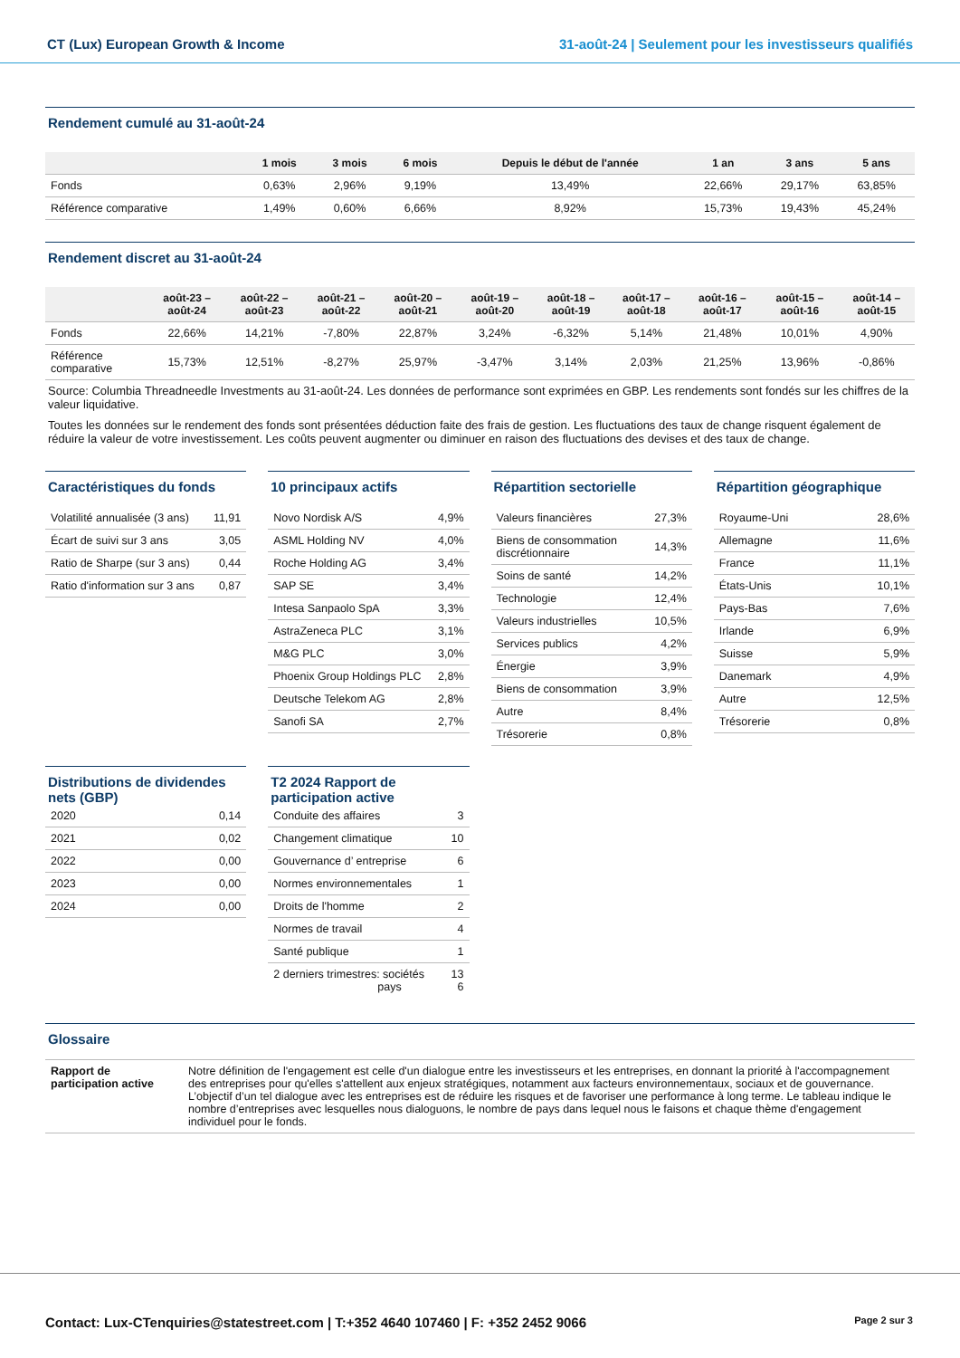CT (Lux) European Growth & Income 31-août-24 | Seulement pour les investisseurs qualifiés
Rendement cumulé au 31-août-24
| | 1 mois | 3 mois | 6 mois | Depuis le début de l'année | 1 an | 3 ans | 5 ans |
| --- | --- | --- | --- | --- | --- | --- | --- |
| Fonds | 0,63% | 2,96% | 9,19% | 13,49% | 22,66% | 29,17% | 63,85% |
| Référence comparative | 1,49% | 0,60% | 6,66% | 8,92% | 15,73% | 19,43% | 45,24% |
Rendement discret au 31-août-24
| | août-23 – août-24 | août-22 – août-23 | août-21 – août-22 | août-20 – août-21 | août-19 – août-20 | août-18 – août-19 | août-17 – août-18 | août-16 – août-17 | août-15 – août-16 | août-14 – août-15 |
| --- | --- | --- | --- | --- | --- | --- | --- | --- | --- | --- |
| Fonds | 22,66% | 14,21% | -7,80% | 22,87% | 3,24% | -6,32% | 5,14% | 21,48% | 10,01% | 4,90% |
| Référence comparative | 15,73% | 12,51% | -8,27% | 25,97% | -3,47% | 3,14% | 2,03% | 21,25% | 13,96% | -0,86% |
Source: Columbia Threadneedle Investments au 31-août-24. Les données de performance sont exprimées en GBP. Les rendements sont fondés sur les chiffres de la valeur liquidative.
Toutes les données sur le rendement des fonds sont présentées déduction faite des frais de gestion. Les fluctuations des taux de change risquent également de réduire la valeur de votre investissement. Les coûts peuvent augmenter ou diminuer en raison des fluctuations des devises et des taux de change.
Caractéristiques du fonds
| Volatilité annualisée (3 ans) | 11,91 |
| Écart de suivi sur 3 ans | 3,05 |
| Ratio de Sharpe (sur 3 ans) | 0,44 |
| Ratio d'information sur 3 ans | 0,87 |
10 principaux actifs
| Novo Nordisk A/S | 4,9% |
| ASML Holding NV | 4,0% |
| Roche Holding AG | 3,4% |
| SAP SE | 3,4% |
| Intesa Sanpaolo SpA | 3,3% |
| AstraZeneca PLC | 3,1% |
| M&G PLC | 3,0% |
| Phoenix Group Holdings PLC | 2,8% |
| Deutsche Telekom AG | 2,8% |
| Sanofi SA | 2,7% |
Répartition sectorielle
| Valeurs financières | 27,3% |
| Biens de consommation discrétionnaire | 14,3% |
| Soins de santé | 14,2% |
| Technologie | 12,4% |
| Valeurs industrielles | 10,5% |
| Services publics | 4,2% |
| Énergie | 3,9% |
| Biens de consommation | 3,9% |
| Autre | 8,4% |
| Trésorerie | 0,8% |
Répartition géographique
| Royaume-Uni | 28,6% |
| Allemagne | 11,6% |
| France | 11,1% |
| États-Unis | 10,1% |
| Pays-Bas | 7,6% |
| Irlande | 6,9% |
| Suisse | 5,9% |
| Danemark | 4,9% |
| Autre | 12,5% |
| Trésorerie | 0,8% |
Distributions de dividendes nets (GBP)
| 2020 | 0,14 |
| 2021 | 0,02 |
| 2022 | 0,00 |
| 2023 | 0,00 |
| 2024 | 0,00 |
T2 2024 Rapport de participation active
| Conduite des affaires | 3 |
| Changement climatique | 10 |
| Gouvernance d’ entreprise | 6 |
| Normes environnementales | 1 |
| Droits de l'homme | 2 |
| Normes de travail | 4 |
| Santé publique | 1 |
| 2 derniers trimestres: sociétés pays | 13 6 |
Glossaire
| Rapport de participation active | Notre définition de l'engagement est celle d'un dialogue entre les investisseurs et les entreprises, en donnant la priorité à l'accompagnement des entreprises pour qu'elles s'attellent aux enjeux stratégiques, notamment aux facteurs environnementaux, sociaux et de gouvernance. L’objectif d’un tel dialogue avec les entreprises est de réduire les risques et de favoriser une performance à long terme. Le tableau indique le nombre d’entreprises avec lesquelles nous dialoguons, le nombre de pays dans lequel nous le faisons et chaque thème d'engagement individuel pour le fonds. |
Contact: Lux-CTenquiries@statestreet.com | T:+352 4640 107460 | F: +352 2452 9066 Page 2 sur 3